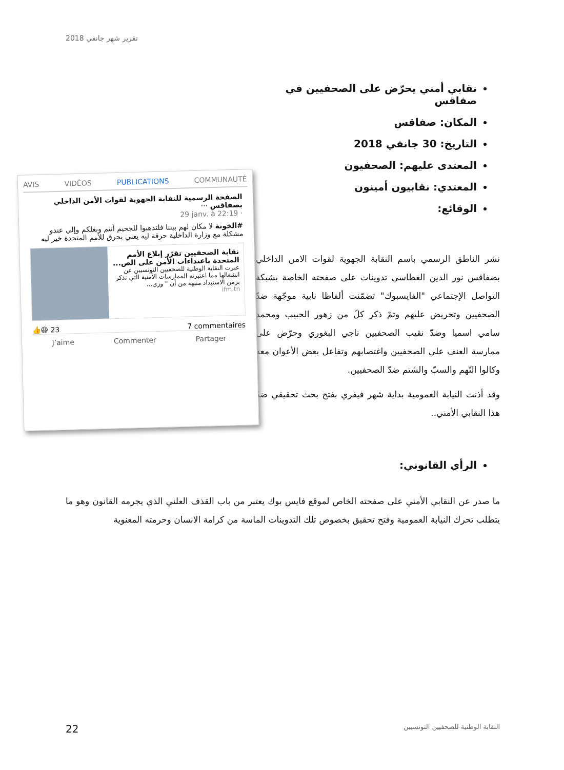تقرير شهر جانفي 2018
نقابي أمني يحرّض على الصحفيين في صفاقس
المكان: صفاقس
التاريخ: 30 جانفي 2018
المعتدى عليهم: الصحفيون
المعتدي: نقابيون أمينون
الوقائع:
نشر الناطق الرسمي باسم النقابة الجهوية لقوات الامن الداخلي بصفاقس نور الدين الغطاسي تدوينات على صفحته الخاصة بشبكة التواصل الإجتماعي "الفايسبوك" تضمّنت ألفاظا نابية موجّهة ضدّ الصحفيين وتحريض عليهم وتمّ ذكر كلّ من زهور الحبيب ومحمد سامي اسميا وضدّ نقيب الصحفيين ناجي البغوري وحرّض على ممارسة العنف على الصحفيين واغتصابهم وتفاعل بعض الأعوان معه وكالوا التّهم والسبّ والشتم ضدّ الصحفيين.
وقد أذنت النيابة العمومية بداية شهر فيفري بفتح بحث تحقيقي ضدّ هذا النقابي الأمني..
AVIS VIDÉOS PUBLICATIONS COMMUNAUTÉ
الصفحة الرسمية للنقابة الجهوية لقوات الأمن الداخلي بصفاقس ···
29 janv. à 22:19 ·
#الخونة لا مكان لهم بيننا فلتذهبوا للجحيم أنتم وبغلكم وإلي عندو مشكلة مع وزارة الداخلية حرقة ليه يعني يحرق للأمم المتحدة خير ليه
نقابة الصحفيين تقرّر إبلاغ الأمم المتحدة باعتداءات الأمن على الص...
عبرت النقابة الوطنية للصحفيين التونسيين عن انشغالها مما اعتبرته الممارسات الأمنية التي تذكر بزمن الاستبداد منبهة من أن " وزي...
ifm.tn
👍😆 23 7 commentaires
J’aime Commenter Partager
الرأي القانوني:
ما صدر عن النقابي الأمني على صفحته الخاص لموقع فايس بوك يعتبر من باب القذف العلني الذي يجرمه القانون وهو ما يتطلب تحرك النيابة العمومية وفتح تحقيق بخصوص تلك التدوينات الماسة من كرامة الانسان وحرمته المعنوية
22 النقابة الوطنية للصحفيين التونسيين